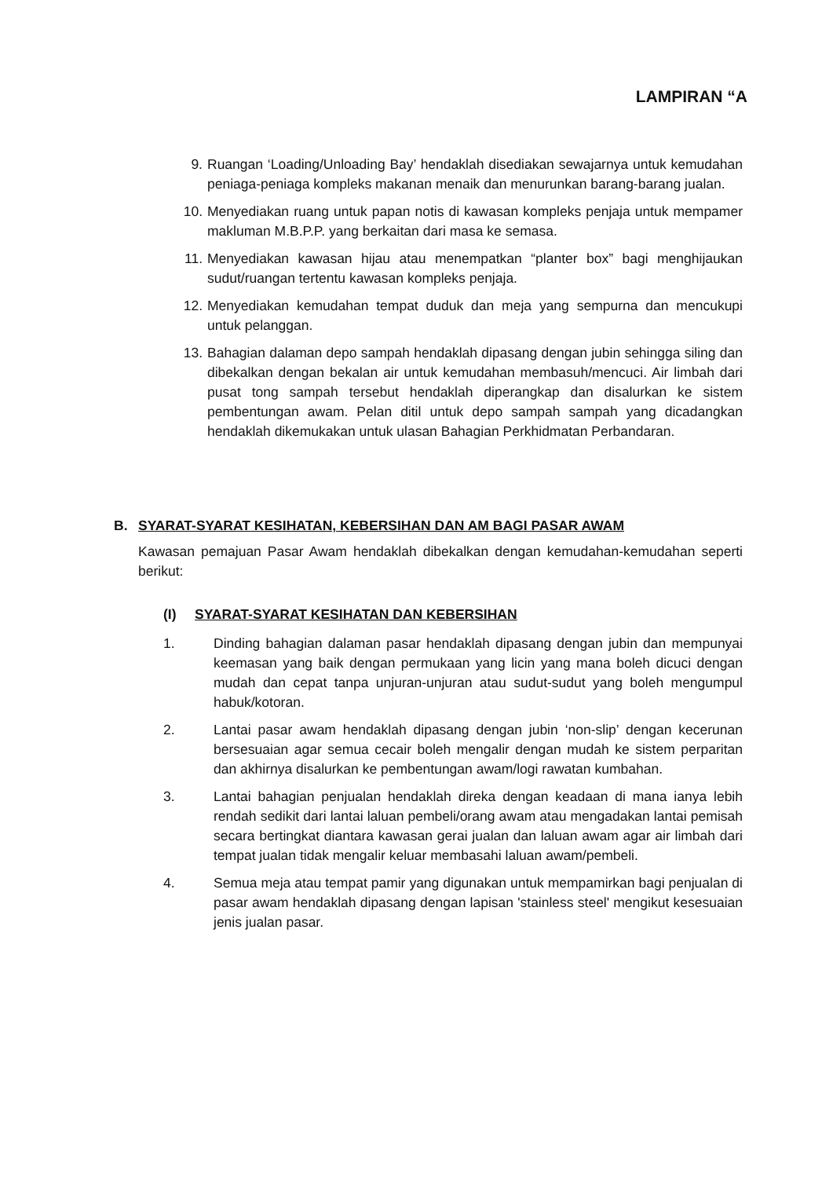LAMPIRAN “A
9. Ruangan ‘Loading/Unloading Bay’ hendaklah disediakan sewajarnya untuk kemudahan peniaga-peniaga kompleks makanan menaik dan menurunkan barang-barang jualan.
10. Menyediakan ruang untuk papan notis di kawasan kompleks penjaja untuk mempamer makluman M.B.P.P. yang berkaitan dari masa ke semasa.
11. Menyediakan kawasan hijau atau menempatkan “planter box” bagi menghijaukan sudut/ruangan tertentu kawasan kompleks penjaja.
12. Menyediakan kemudahan tempat duduk dan meja yang sempurna dan mencukupi untuk pelanggan.
13. Bahagian dalaman depo sampah hendaklah dipasang dengan jubin sehingga siling dan dibekalkan dengan bekalan air untuk kemudahan membasuh/mencuci. Air limbah dari pusat tong sampah tersebut hendaklah diperangkap dan disalurkan ke sistem pembentungan awam. Pelan ditil untuk depo sampah sampah yang dicadangkan hendaklah dikemukakan untuk ulasan Bahagian Perkhidmatan Perbandaran.
B. SYARAT-SYARAT KESIHATAN, KEBERSIHAN DAN AM BAGI PASAR AWAM
Kawasan pemajuan Pasar Awam hendaklah dibekalkan dengan kemudahan-kemudahan seperti berikut:
(I) SYARAT-SYARAT KESIHATAN DAN KEBERSIHAN
1. Dinding bahagian dalaman pasar hendaklah dipasang dengan jubin dan mempunyai keemasan yang baik dengan permukaan yang licin yang mana boleh dicuci dengan mudah dan cepat tanpa unjuran-unjuran atau sudut-sudut yang boleh mengumpul habuk/kotoran.
2. Lantai pasar awam hendaklah dipasang dengan jubin ‘non-slip’ dengan kecerunan bersesuaian agar semua cecair boleh mengalir dengan mudah ke sistem perparitan dan akhirnya disalurkan ke pembentungan awam/logi rawatan kumbahan.
3. Lantai bahagian penjualan hendaklah direka dengan keadaan di mana ianya lebih rendah sedikit dari lantai laluan pembeli/orang awam atau mengadakan lantai pemisah secara bertingkat diantara kawasan gerai jualan dan laluan awam agar air limbah dari tempat jualan tidak mengalir keluar membasahi laluan awam/pembeli.
4. Semua meja atau tempat pamir yang digunakan untuk mempamirkan bagi penjualan di pasar awam hendaklah dipasang dengan lapisan 'stainless steel' mengikut kesesuaian jenis jualan pasar.